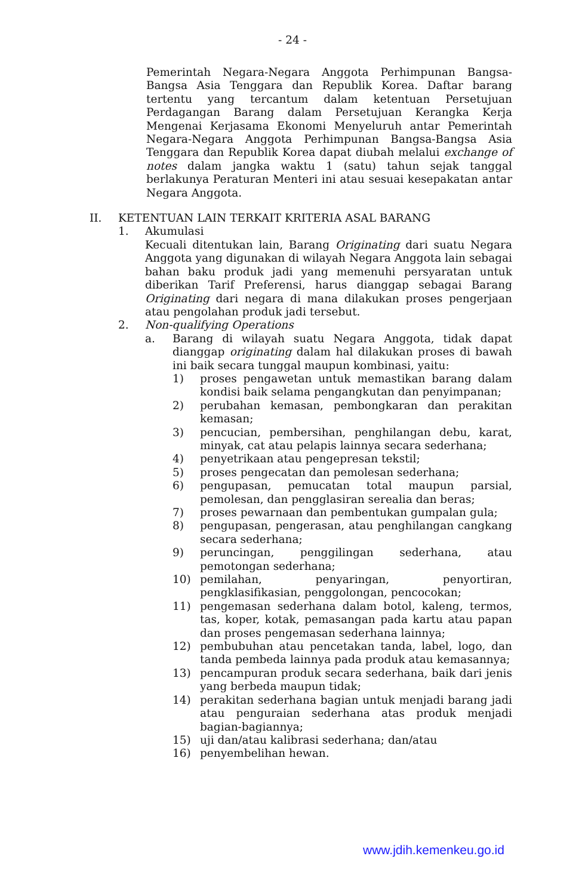- 24 -
Pemerintah Negara-Negara Anggota Perhimpunan Bangsa-Bangsa Asia Tenggara dan Republik Korea. Daftar barang tertentu yang tercantum dalam ketentuan Persetujuan Perdagangan Barang dalam Persetujuan Kerangka Kerja Mengenai Kerjasama Ekonomi Menyeluruh antar Pemerintah Negara-Negara Anggota Perhimpunan Bangsa-Bangsa Asia Tenggara dan Republik Korea dapat diubah melalui exchange of notes dalam jangka waktu 1 (satu) tahun sejak tanggal berlakunya Peraturan Menteri ini atau sesuai kesepakatan antar Negara Anggota.
II. KETENTUAN LAIN TERKAIT KRITERIA ASAL BARANG
1. Akumulasi
Kecuali ditentukan lain, Barang Originating dari suatu Negara Anggota yang digunakan di wilayah Negara Anggota lain sebagai bahan baku produk jadi yang memenuhi persyaratan untuk diberikan Tarif Preferensi, harus dianggap sebagai Barang Originating dari negara di mana dilakukan proses pengerjaan atau pengolahan produk jadi tersebut.
2. Non-qualifying Operations
a. Barang di wilayah suatu Negara Anggota, tidak dapat dianggap originating dalam hal dilakukan proses di bawah ini baik secara tunggal maupun kombinasi, yaitu:
1) proses pengawetan untuk memastikan barang dalam kondisi baik selama pengangkutan dan penyimpanan;
2) perubahan kemasan, pembongkaran dan perakitan kemasan;
3) pencucian, pembersihan, penghilangan debu, karat, minyak, cat atau pelapis lainnya secara sederhana;
4) penyetrikaan atau pengepresan tekstil;
5) proses pengecatan dan pemolesan sederhana;
6) pengupasan, pemucatan total maupun parsial, pemolesan, dan pengglasiran serealia dan beras;
7) proses pewarnaan dan pembentukan gumpalan gula;
8) pengupasan, pengerasan, atau penghilangan cangkang secara sederhana;
9) peruncingan, penggilingan sederhana, atau pemotongan sederhana;
10) pemilahan, penyaringan, penyortiran, pengklasifikasian, penggolongan, pencocokan;
11) pengemasan sederhana dalam botol, kaleng, termos, tas, koper, kotak, pemasangan pada kartu atau papan dan proses pengemasan sederhana lainnya;
12) pembubuhan atau pencetakan tanda, label, logo, dan tanda pembeda lainnya pada produk atau kemasannya;
13) pencampuran produk secara sederhana, baik dari jenis yang berbeda maupun tidak;
14) perakitan sederhana bagian untuk menjadi barang jadi atau penguraian sederhana atas produk menjadi bagian-bagiannya;
15) uji dan/atau kalibrasi sederhana; dan/atau
16) penyembelihan hewan.
www.jdih.kemenkeu.go.id